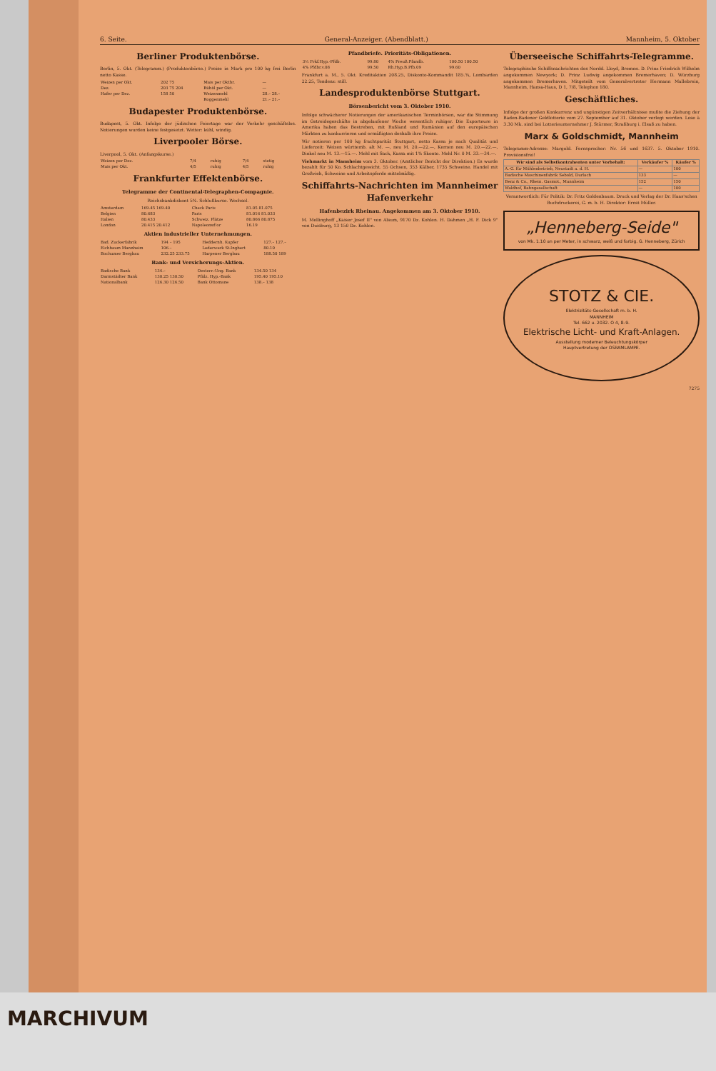6. Seite. General-Anzeiger. (Abendblatt.) Mannheim, 5. Oktober
Berliner Produktenbörse.
Berlin, 5. Okt. (Telegramm.) (Produktenbörse.) Preise in Mark pro 100 kg frei Berlin netto Kasse.
| Weizen per Okt. | 202 75 | Mais per Oktbr. | — |
| Dez. | 203 75 204 | Rüböl per Okt. | — |
| Hafer per Dez. | 158 50 | Weizenmehl | 28.– 28.– |
| | | Roggenmehl | 21.– 21.– |
Budapester Produktenbörse.
Budapest, 5. Okt. Infolge der jüdischen Feiertage war der Verkehr geschäftslos. Notierungen wurden keine festgesetzt. Wetter: kühl, windig.
Liverpooler Börse.
Liverpool, 5. Okt. (Anfangskurse.)
| Weizen per Dez. | 7/4 | ruhig | 7/4 | stetig |
| Mais per Okt. | 4/5 | ruhig | 4/5 | ruhig |
Frankfurter Effektenbörse.
Telegramme der Continental-Telegraphen-Compagnie.
Reichsbankdiskont 5%. Schlußkurse. Wechsel.
| Amsterdam | 169.45 169.40 | Check Paris | 81.05 81.075 |
| Belgien | 80.683 | Paris | 81.016 81.033 |
| Italien | 80.433 | Schweiz. Plätze | 80.866 80.875 |
| London | 20.415 20.412 | Napoleonsd'or | 16.19 |
Aktien industrieller Unternehmungen.
| Bad. Zuckerfabrik | 194 – 195 | Heddernh. Kupfer | 127.– 127.– |
| Eichbaum Mannheim | 106.– | Lederwerk St.Ingbert | 80.10 |
| Bochumer Bergbau | 232.25 233.75 | Harpener Bergbau | 188.50 189 |
Bank- und Versicherungs-Aktien.
| Badische Bank | 134.– | Oesterr.-Ung. Bank | 134.50 134 |
| Darmstädter Bank | 130.25 130.50 | Pfälz. Hyp.-Bank | 195.40 195.10 |
| Nationalbank | 126.30 126.50 | Bank Ottomane | 138.– 138 |
Pfandbriefe. Prioritäts-Obligationen.
| 3½ Frkf.Hyp.-Pfdb. | 99.80 | 4% Preuß.Pfandb. | 100.50 100.50 |
| 4% Pfdbr.v.08 | 99.50 | Rh.Hyp.B.Pfb.09 | 99.60 |
Frankfurt a. M., 5. Okt. Kreditaktien 208.25, Diskonto-Kommandit 185.¾, Lombarden 22.25, Tendenz: still.
Landesproduktenbörse Stuttgart.
Börsenbericht vom 3. Oktober 1910.
Infolge schwächerer Notierungen der amerikanischen Terminbörsen, war die Stimmung im Getreidegeschäfte in abgelaufener Woche wesentlich ruhiger. Die Exporteure in Amerika haben das Bestreben, mit Rußland und Rumänien auf den europäischen Märkten zu konkurrieren und ermäßigten deshalb ihre Preise.
Wir notieren per 100 kg frachtparität Stuttgart, netto Kassa je nach Qualität und Lieferzeit: Weizen württemb. alt M. —, neu M. 20.—22.—, Kernen neu M. 20.—22.—, Dinkel neu M. 13.—15.—. Mehl mit Sack, Kassa mit 1% Skonto. Mehl Nr. 0 M. 33.—34.—.
Viehmarkt in Mannheim vom 3. Oktober. (Amtlicher Bericht der Direktion.) Es wurde bezahlt für 50 Ko. Schlachtgewicht. 55 Ochsen, 353 Kälber, 1735 Schweine. Handel mit Großvieh, Schweine und Arbeitspferde mittelmäßig.
Schiffahrts-Nachrichten im Mannheimer Hafenverkehr
Hafenbezirk Rheinau. Angekommen am 3. Oktober 1910.
M. Mellinghoff „Kaiser Josef II" von Alsum, 9170 Dz. Kohlen. H. Dahmen „H. F. Dick 9" von Duisburg, 13 150 Dz. Kohlen.
Überseeische Schiffahrts-Telegramme.
Telegraphische Schiffsnachrichten des Nordd. Lloyd, Bremen. D. Prinz Friedrich Wilhelm angekommen Newyork; D. Prinz Ludwig angekommen Bremerhaven; D. Würzburg angekommen Bremerhaven. Mitgeteilt vom Generalvertreter Hermann Mallebrein, Mannheim, Hansa-Haus, D 1, 7/8, Telephon 180.
Geschäftliches.
Infolge der großen Konkurrenz und ungünstigen Zeitverhältnisse mußte die Ziehung der Baden-Badener Geldlotterie vom 27. September auf 31. Oktober verlegt werden. Lose à 3.30 Mk. sind bei Lotterieunternehmer J. Stürmer, Straßburg i. Elsaß zu haben.
Marx & Goldschmidt, Mannheim
Telegramm-Adresse: Margold. Fernsprecher: Nr. 56 und 1637. 5. Oktober 1910. Provisionsfrei!
| Wir sind als Selbstkontrahenten unter Vorbehalt: | Verkäufer % | Käufer % |
| --- | --- | --- |
| A.-G. für Mühlenbetrieb, Neustadt a. d. H. | — | 100 |
| Badische Maschinenfabrik Sebold, Durlach | 133 | — |
| Benz & Co., Rhein. Gasmot., Mannheim | 152 | 150 |
| Waldhof, Bahngesellschaft | — | 100 |
Verantwortlich: Für Politik: Dr. Fritz Goldenbaum. Druck und Verlag der Dr. Haas'schen Buchdruckerei, G. m. b. H. Direktor: Ernst Müller.
„Henneberg-Seide"
von Mk. 1.10 an per Meter, in schwarz, weiß und farbig. G. Henneberg, Zürich
STOTZ & CIE.
Elektrizitäts-Gesellschaft m. b. H.
MANNHEIM
Tel. 662 u. 2032. O 4, 8–9.
Elektrische Licht- und Kraft-Anlagen.
Ausstellung moderner Beleuchtungskörper
Hauptvertretung der OSRAMLAMPE.
7275
MARCHIVUM